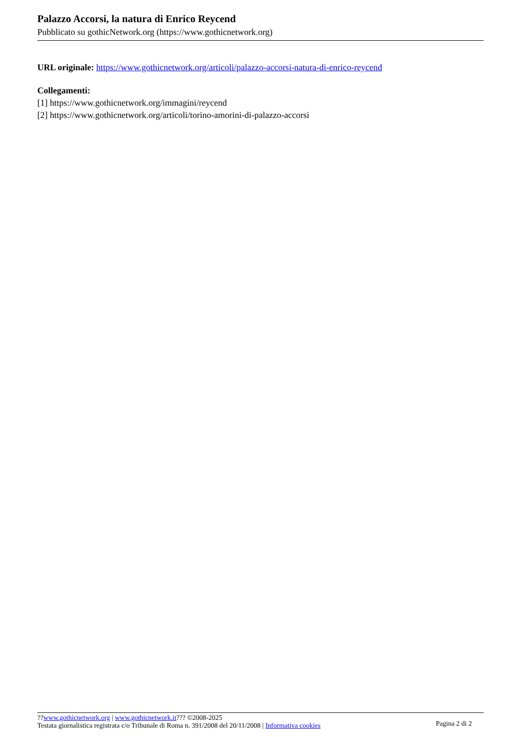Palazzo Accorsi, la natura di Enrico Reycend
Pubblicato su gothicNetwork.org (https://www.gothicnetwork.org)
URL originale: https://www.gothicnetwork.org/articoli/palazzo-accorsi-natura-di-enrico-reycend
Collegamenti:
[1] https://www.gothicnetwork.org/immagini/reycend
[2] https://www.gothicnetwork.org/articoli/torino-amorini-di-palazzo-accorsi
??www.gothicnetwork.org | www.gothicnetwork.it??? ©2008-2025
Testata giornalistica registrata c/o Tribunale di Roma n. 391/2008 del 20/11/2008 | Informativa cookies
Pagina 2 di 2